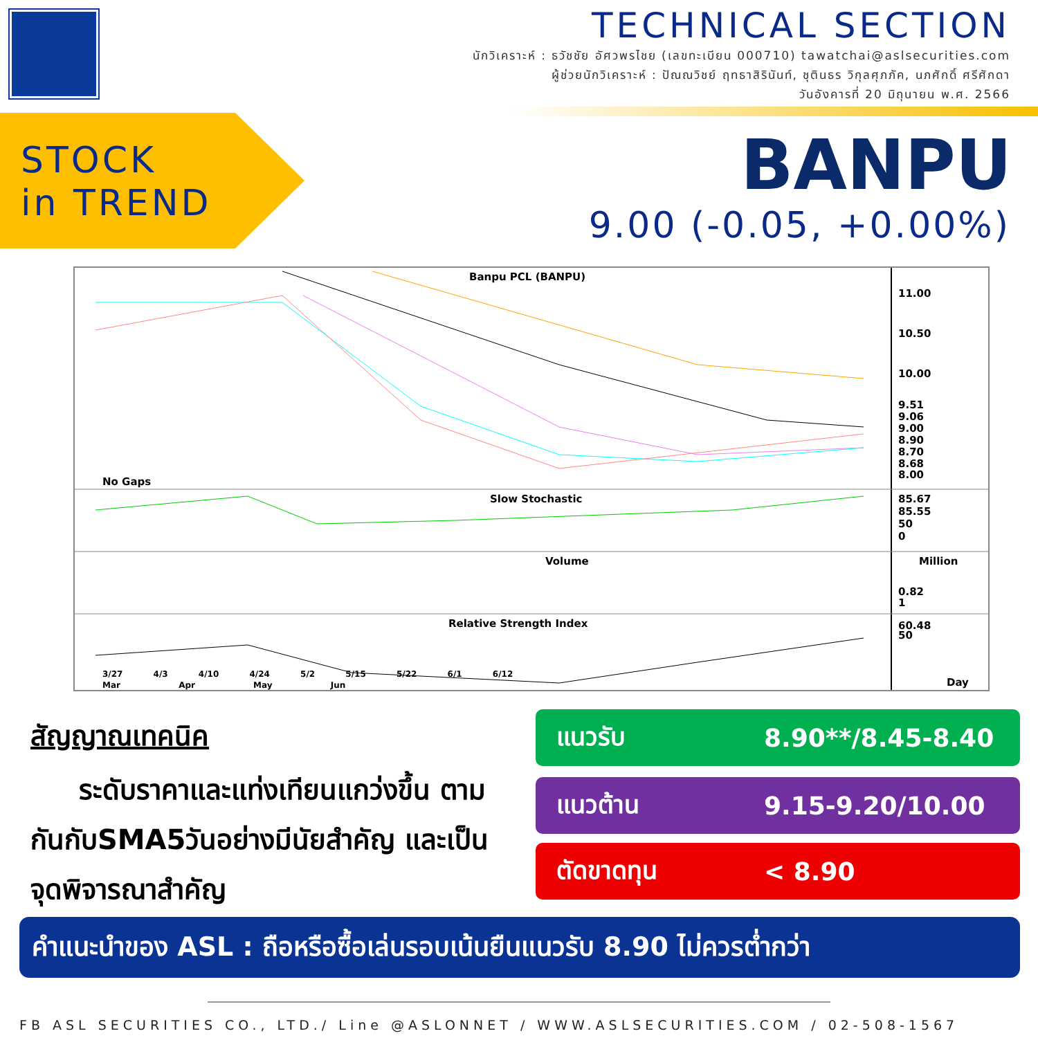TECHNICAL SECTION
นักวิเคราะห์ : ธวัชชัย อัศวพรไชย (เลขทะเบียน 000710) tawatchai@aslsecurities.com
ผู้ช่วยนักวิเคราะห์ : ปัณณวิชย์ ฤทธาสิรินันท์, ชุตินธร วิกุลศุภภัค, นภศักดิ์ ศรีศักดา
วันอังคารที่ 20 มิถุนายน พ.ศ. 2566
STOCK
in TREND
BANPU
9.00 (-0.05, +0.00%)
Banpu PCL (BANPU)
11.00
10.50
10.00
9.51
9.06
9.00
8.90
8.70
8.68
8.00
No Gaps
Slow Stochastic
85.67
85.55
50
0
Volume Million
0.82
1
Relative Strength Index
60.48
50
Day
3/27 4/3 4/10 4/24 5/2 5/15 5/22 6/1 6/12
Mar Apr May Jun
สัญญาณเทคนิค
ระดับราคาและแท่งเทียนแกว่งขึ้น ตามกันกับSMA5วันอย่างมีนัยสำคัญ และเป็นจุดพิจารณาสำคัญ
แนวรับ 8.90**/8.45-8.40
แนวต้าน 9.15-9.20/10.00
ตัดขาดทุน < 8.90
คำแนะนำของ ASL : ถือหรือซื้อเล่นรอบเน้นยืนแนวรับ 8.90 ไม่ควรต่ำกว่า
FB ASL SECURITIES CO., LTD./ Line @ASLONNET / WWW.ASLSECURITIES.COM / 02-508-1567